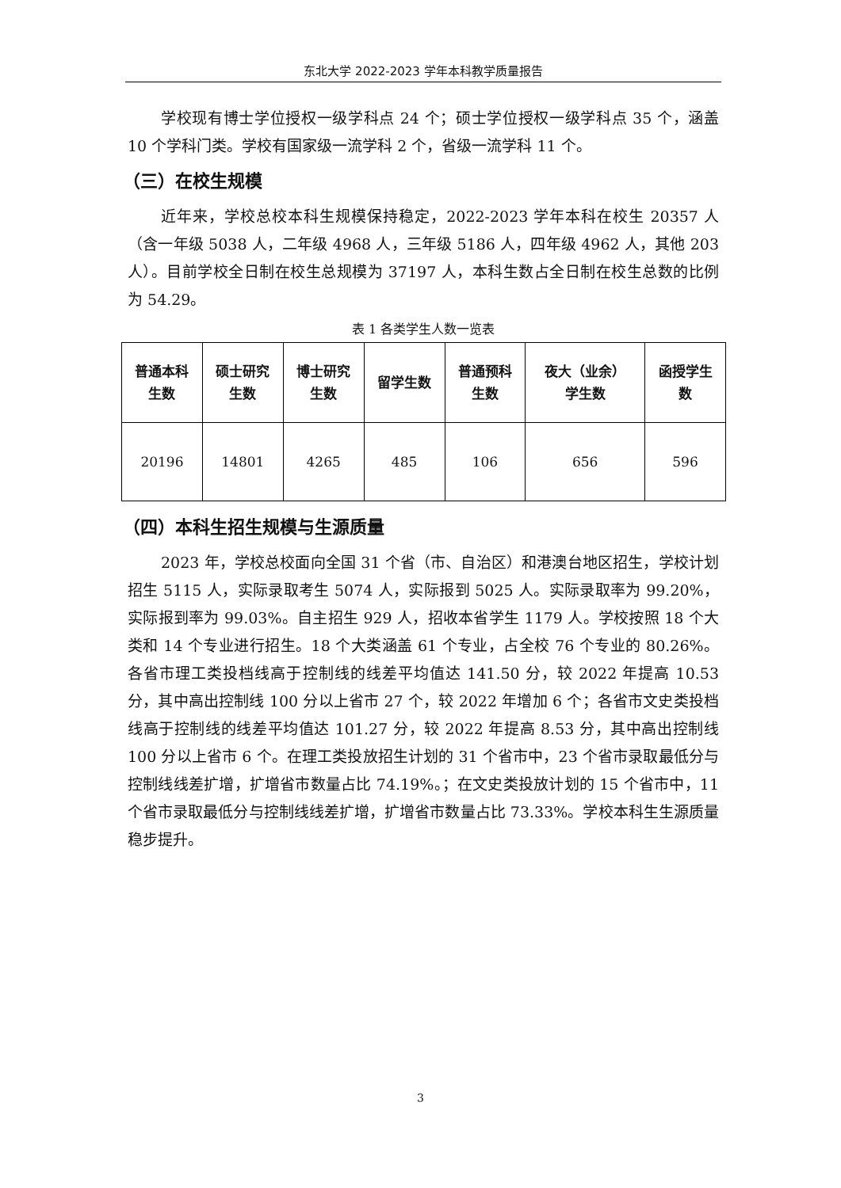东北大学 2022-2023 学年本科教学质量报告
学校现有博士学位授权一级学科点 24 个；硕士学位授权一级学科点 35 个，涵盖 10 个学科门类。学校有国家级一流学科 2 个，省级一流学科 11 个。
（三）在校生规模
近年来，学校总校本科生规模保持稳定，2022-2023 学年本科在校生 20357 人（含一年级 5038 人，二年级 4968 人，三年级 5186 人，四年级 4962 人，其他 203 人）。目前学校全日制在校生总规模为 37197 人，本科生数占全日制在校生总数的比例为 54.29。
表 1 各类学生人数一览表
| 普通本科 生数 | 硕士研究 生数 | 博士研究 生数 | 留学生数 | 普通预科 生数 | 夜大（业余） 学生数 | 函授学生 数 |
| --- | --- | --- | --- | --- | --- | --- |
| 20196 | 14801 | 4265 | 485 | 106 | 656 | 596 |
（四）本科生招生规模与生源质量
2023 年，学校总校面向全国 31 个省（市、自治区）和港澳台地区招生，学校计划招生 5115 人，实际录取考生 5074 人，实际报到 5025 人。实际录取率为 99.20%，实际报到率为 99.03%。自主招生 929 人，招收本省学生 1179 人。学校按照 18 个大类和 14 个专业进行招生。18 个大类涵盖 61 个专业，占全校 76 个专业的 80.26%。各省市理工类投档线高于控制线的线差平均值达 141.50 分，较 2022 年提高 10.53 分，其中高出控制线 100 分以上省市 27 个，较 2022 年增加 6 个；各省市文史类投档线高于控制线的线差平均值达 101.27 分，较 2022 年提高 8.53 分，其中高出控制线 100 分以上省市 6 个。在理工类投放招生计划的 31 个省市中，23 个省市录取最低分与控制线线差扩增，扩增省市数量占比 74.19%。；在文史类投放计划的 15 个省市中，11 个省市录取最低分与控制线线差扩增，扩增省市数量占比 73.33%。学校本科生生源质量稳步提升。
3